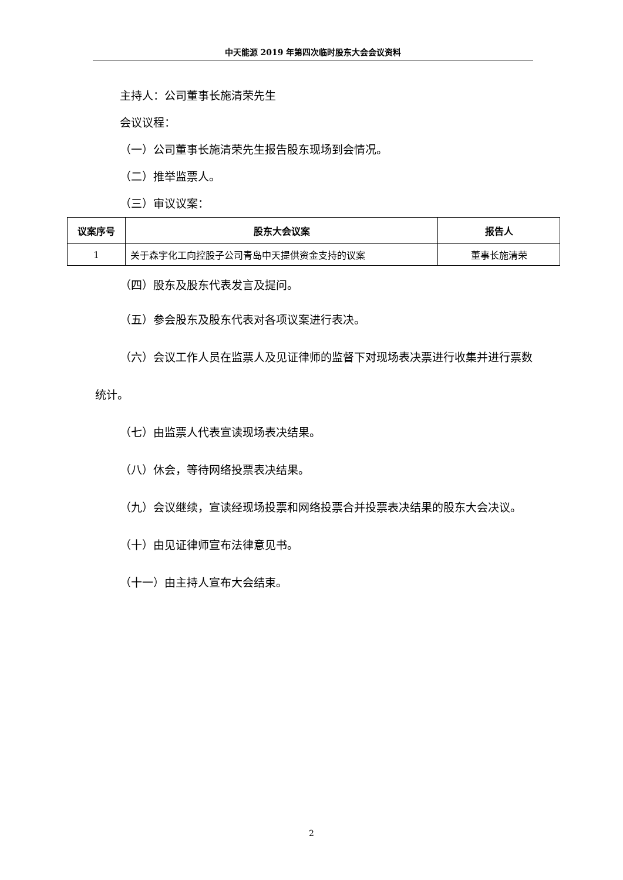中天能源 2019 年第四次临时股东大会会议资料
主持人：公司董事长施清荣先生
会议议程：
（一）公司董事长施清荣先生报告股东现场到会情况。
（二）推举监票人。
（三）审议议案：
| 议案序号 | 股东大会议案 | 报告人 |
| --- | --- | --- |
| 1 | 关于森宇化工向控股子公司青岛中天提供资金支持的议案 | 董事长施清荣 |
（四）股东及股东代表发言及提问。
（五）参会股东及股东代表对各项议案进行表决。
（六）会议工作人员在监票人及见证律师的监督下对现场表决票进行收集并进行票数统计。
（七）由监票人代表宣读现场表决结果。
（八）休会，等待网络投票表决结果。
（九）会议继续，宣读经现场投票和网络投票合并投票表决结果的股东大会决议。
（十）由见证律师宣布法律意见书。
（十一）由主持人宣布大会结束。
2